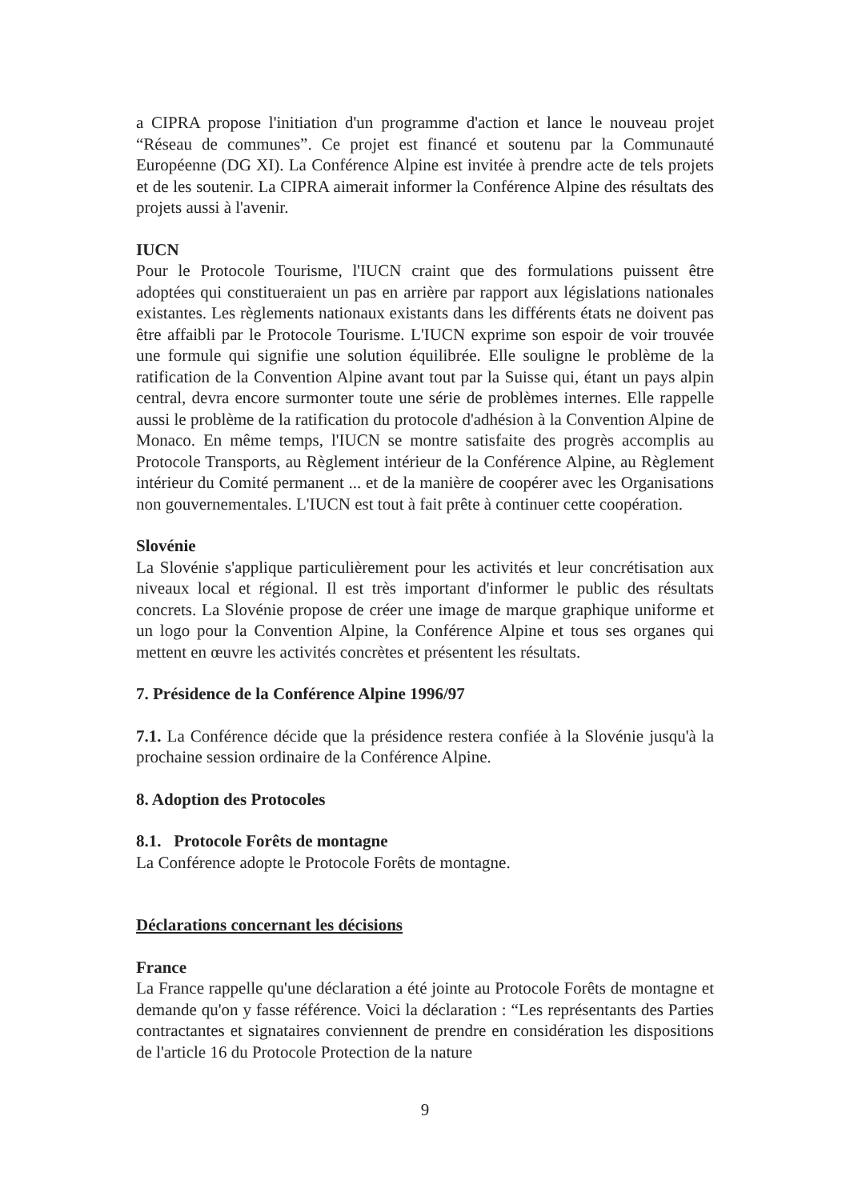a CIPRA propose l'initiation d'un programme d'action et lance le nouveau projet “Réseau de communes”. Ce projet est financé et soutenu par la Communauté Européenne (DG XI). La Conférence Alpine est invitée à prendre acte de tels projets et de les soutenir. La CIPRA aimerait informer la Conférence Alpine des résultats des projets aussi à l'avenir.
IUCN
Pour le Protocole Tourisme, l'IUCN craint que des formulations puissent être adoptées qui constitueraient un pas en arrière par rapport aux législations nationales existantes. Les règlements nationaux existants dans les différents états ne doivent pas être affaibli par le Protocole Tourisme. L'IUCN exprime son espoir de voir trouvée une formule qui signifie une solution équilibrée. Elle souligne le problème de la ratification de la Convention Alpine avant tout par la Suisse qui, étant un pays alpin central, devra encore surmonter toute une série de problèmes internes. Elle rappelle aussi le problème de la ratification du protocole d'adhésion à la Convention Alpine de Monaco. En même temps, l'IUCN se montre satisfaite des progrès accomplis au Protocole Transports, au Règlement intérieur de la Conférence Alpine, au Règlement intérieur du Comité permanent ... et de la manière de coopérer avec les Organisations non gouvernementales. L'IUCN est tout à fait prête à continuer cette coopération.
Slovénie
La Slovénie s'applique particulièrement pour les activités et leur concrétisation aux niveaux local et régional. Il est très important d'informer le public des résultats concrets. La Slovénie propose de créer une image de marque graphique uniforme et un logo pour la Convention Alpine, la Conférence Alpine et tous ses organes qui mettent en œuvre les activités concrètes et présentent les résultats.
7. Présidence de la Conférence Alpine 1996/97
7.1. La Conférence décide que la présidence restera confiée à la Slovénie jusqu'à la prochaine session ordinaire de la Conférence Alpine.
8. Adoption des Protocoles
8.1. Protocole Forêts de montagne
La Conférence adopte le Protocole Forêts de montagne.
Déclarations concernant les décisions
France
La France rappelle qu'une déclaration a été jointe au Protocole Forêts de montagne et demande qu'on y fasse référence. Voici la déclaration : “Les représentants des Parties contractantes et signataires conviennent de prendre en considération les dispositions de l'article 16 du Protocole Protection de la nature
9